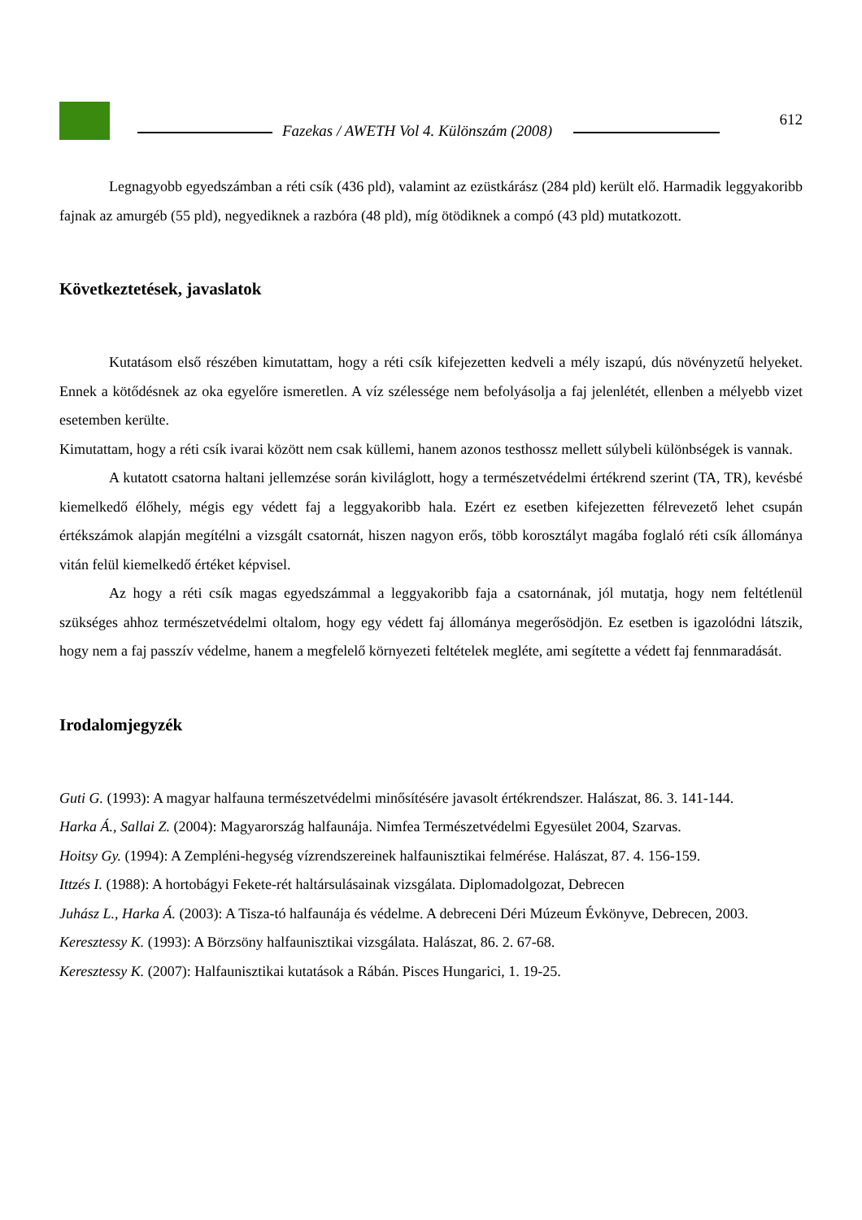Fazekas / AWETH Vol 4. Különszám (2008)
612
Legnagyobb egyedszámban a réti csík (436 pld), valamint az ezüstkárász (284 pld) került elő. Harmadik leggyakoribb fajnak az amurgéb (55 pld), negyediknek a razbóra (48 pld), míg ötödiknek a compó (43 pld) mutatkozott.
Következtetések, javaslatok
Kutatásom első részében kimutattam, hogy a réti csík kifejezetten kedveli a mély iszapú, dús növényzetű helyeket. Ennek a kötődésnek az oka egyelőre ismeretlen. A víz szélessége nem befolyásolja a faj jelenlétét, ellenben a mélyebb vizet esetemben kerülte.
Kimutattam, hogy a réti csík ivarai között nem csak küllemi, hanem azonos testhossz mellett súlybeli különbségek is vannak.
A kutatott csatorna haltani jellemzése során kiviláglott, hogy a természetvédelmi értékrend szerint (TA, TR), kevésbé kiemelkedő élőhely, mégis egy védett faj a leggyakoribb hala. Ezért ez esetben kifejezetten félrevezető lehet csupán értékszámok alapján megítélni a vizsgált csatornát, hiszen nagyon erős, több korosztályt magába foglaló réti csík állománya vitán felül kiemelkedő értéket képvisel.
Az hogy a réti csík magas egyedszámmal a leggyakoribb faja a csatornának, jól mutatja, hogy nem feltétlenül szükséges ahhoz természetvédelmi oltalom, hogy egy védett faj állománya megerősödjön. Ez esetben is igazolódni látszik, hogy nem a faj passzív védelme, hanem a megfelelő környezeti feltételek megléte, ami segítette a védett faj fennmaradását.
Irodalomjegyzék
Guti G. (1993): A magyar halfauna természetvédelmi minősítésére javasolt értékrendszer. Halászat, 86. 3. 141-144.
Harka Á., Sallai Z. (2004): Magyarország halfaunája. Nimfea Természetvédelmi Egyesület 2004, Szarvas.
Hoitsy Gy. (1994): A Zempléni-hegység vízrendszereinek halfaunisztikai felmérése. Halászat, 87. 4. 156-159.
Ittzés I. (1988): A hortobágyi Fekete-rét haltársulásainak vizsgálata. Diplomadolgozat, Debrecen
Juhász L., Harka Á. (2003): A Tisza-tó halfaunája és védelme. A debreceni Déri Múzeum Évkönyve, Debrecen, 2003.
Keresztessy K. (1993): A Börzsöny halfaunisztikai vizsgálata. Halászat, 86. 2. 67-68.
Keresztessy K. (2007): Halfaunisztikai kutatások a Rábán. Pisces Hungarici, 1. 19-25.